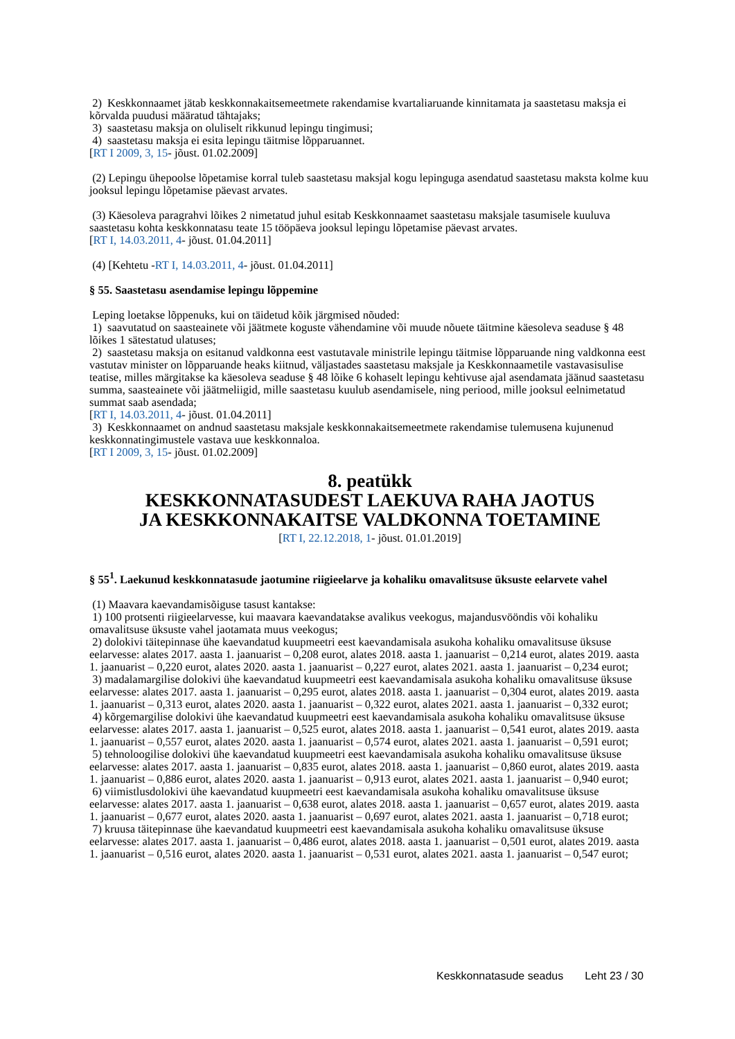2) Keskkonnaamet jätab keskkonnakaitsemeetmete rakendamise kvartaliaruande kinnitamata ja saastetasu maksja ei kõrvalda puudusi määratud tähtajaks;
3) saastetasu maksja on oluliselt rikkunud lepingu tingimusi;
4) saastetasu maksja ei esita lepingu täitmise lõpparuannet.
[RT I 2009, 3, 15- jõust. 01.02.2009]
(2) Lepingu ühepoolse lõpetamise korral tuleb saastetasu maksjal kogu lepinguga asendatud saastetasu maksta kolme kuu jooksul lepingu lõpetamise päevast arvates.
(3) Käesoleva paragrahvi lõikes 2 nimetatud juhul esitab Keskkonnaamet saastetasu maksjale tasumisele kuuluva saastetasu kohta keskkonnatasu teate 15 tööpäeva jooksul lepingu lõpetamise päevast arvates.
[RT I, 14.03.2011, 4- jõust. 01.04.2011]
(4) [Kehtetu -RT I, 14.03.2011, 4- jõust. 01.04.2011]
§ 55. Saastetasu asendamise lepingu lõppemine
Leping loetakse lõppenuks, kui on täidetud kõik järgmised nõuded:
1) saavutatud on saasteainete või jäätmete koguste vähendamine või muude nõuete täitmine käesoleva seaduse § 48 lõikes 1 sätestatud ulatuses;
2) saastetasu maksja on esitanud valdkonna eest vastutavale ministrile lepingu täitmise lõpparuande ning valdkonna eest vastutav minister on lõpparuande heaks kiitnud, väljastades saastetasu maksjale ja Keskkonnaametile vastavasisulise teatise, milles märgitakse ka käesoleva seaduse § 48 lõike 6 kohaselt lepingu kehtivuse ajal asendamata jäänud saastetasu summa, saasteainete või jäätmeliigid, mille saastetasu kuulub asendamisele, ning periood, mille jooksul eelnimetatud summat saab asendada;
[RT I, 14.03.2011, 4- jõust. 01.04.2011]
3) Keskkonnaamet on andnud saastetasu maksjale keskkonnakaitsemeetmete rakendamise tulemusena kujunenud keskkonnatingimustele vastava uue keskkonnaloa.
[RT I 2009, 3, 15- jõust. 01.02.2009]
8. peatükk
KESKKONNATASUDEST LAEKUVA RAHA JAOTUS
JA KESKKONNAKAITSE VALDKONNA TOETAMINE
[RT I, 22.12.2018, 1- jõust. 01.01.2019]
§ 55<sup>1</sup>. Laekunud keskkonnatasude jaotumine riigieelarve ja kohaliku omavalitsuse üksuste eelarvete vahel
(1) Maavara kaevandamisõiguse tasust kantakse:
1) 100 protsenti riigieelarvesse, kui maavara kaevandatakse avalikus veekogus, majandusvööndis või kohaliku omavalitsuse üksuste vahel jaotamata muus veekogus;
2) dolokivi täitepinnase ühe kaevandatud kuupmeetri eest kaevandamisala asukoha kohaliku omavalitsuse üksuse eelarvesse: alates 2017. aasta 1. jaanuarist – 0,208 eurot, alates 2018. aasta 1. jaanuarist – 0,214 eurot, alates 2019. aasta 1. jaanuarist – 0,220 eurot, alates 2020. aasta 1. jaanuarist – 0,227 eurot, alates 2021. aasta 1. jaanuarist – 0,234 eurot;
3) madalamargilise dolokivi ühe kaevandatud kuupmeetri eest kaevandamisala asukoha kohaliku omavalitsuse üksuse eelarvesse: alates 2017. aasta 1. jaanuarist – 0,295 eurot, alates 2018. aasta 1. jaanuarist – 0,304 eurot, alates 2019. aasta 1. jaanuarist – 0,313 eurot, alates 2020. aasta 1. jaanuarist – 0,322 eurot, alates 2021. aasta 1. jaanuarist – 0,332 eurot;
4) kõrgemargilise dolokivi ühe kaevandatud kuupmeetri eest kaevandamisala asukoha kohaliku omavalitsuse üksuse eelarvesse: alates 2017. aasta 1. jaanuarist – 0,525 eurot, alates 2018. aasta 1. jaanuarist – 0,541 eurot, alates 2019. aasta 1. jaanuarist – 0,557 eurot, alates 2020. aasta 1. jaanuarist – 0,574 eurot, alates 2021. aasta 1. jaanuarist – 0,591 eurot;
5) tehnoloogilise dolokivi ühe kaevandatud kuupmeetri eest kaevandamisala asukoha kohaliku omavalitsuse üksuse eelarvesse: alates 2017. aasta 1. jaanuarist – 0,835 eurot, alates 2018. aasta 1. jaanuarist – 0,860 eurot, alates 2019. aasta 1. jaanuarist – 0,886 eurot, alates 2020. aasta 1. jaanuarist – 0,913 eurot, alates 2021. aasta 1. jaanuarist – 0,940 eurot;
6) viimistlusdolokivi ühe kaevandatud kuupmeetri eest kaevandamisala asukoha kohaliku omavalitsuse üksuse eelarvesse: alates 2017. aasta 1. jaanuarist – 0,638 eurot, alates 2018. aasta 1. jaanuarist – 0,657 eurot, alates 2019. aasta 1. jaanuarist – 0,677 eurot, alates 2020. aasta 1. jaanuarist – 0,697 eurot, alates 2021. aasta 1. jaanuarist – 0,718 eurot;
7) kruusa täitepinnase ühe kaevandatud kuupmeetri eest kaevandamisala asukoha kohaliku omavalitsuse üksuse eelarvesse: alates 2017. aasta 1. jaanuarist – 0,486 eurot, alates 2018. aasta 1. jaanuarist – 0,501 eurot, alates 2019. aasta 1. jaanuarist – 0,516 eurot, alates 2020. aasta 1. jaanuarist – 0,531 eurot, alates 2021. aasta 1. jaanuarist – 0,547 eurot;
Keskkonnatasude seadus Leht 23 / 30